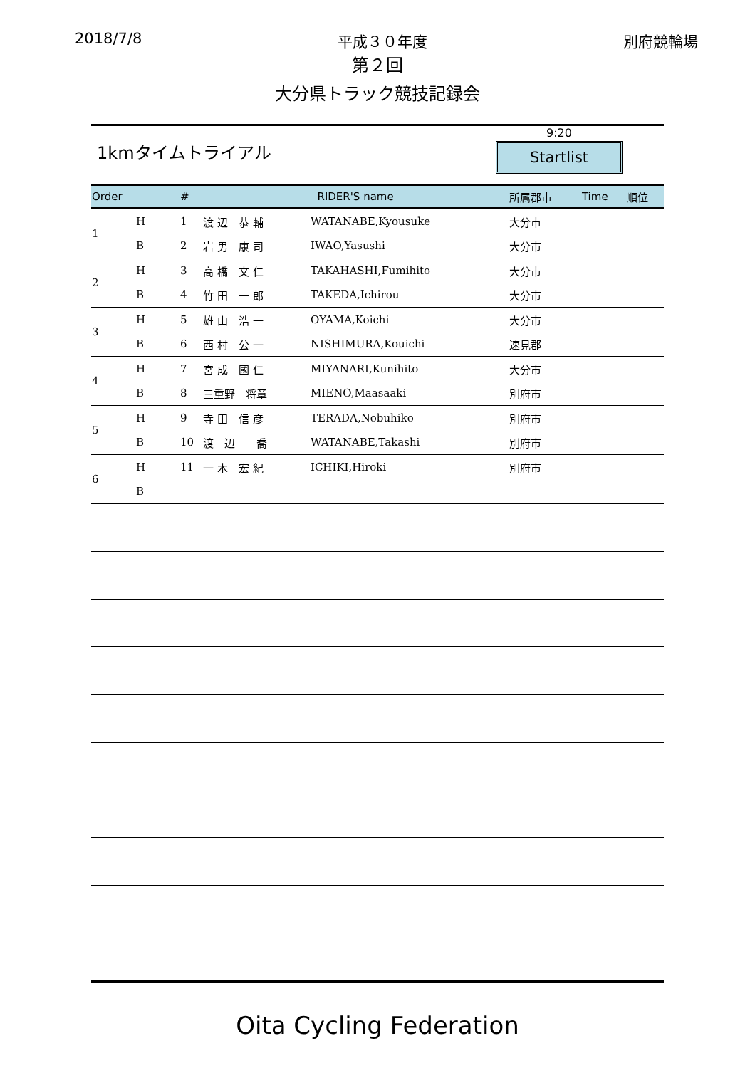2018/7/8 平成３０年度 別府競輪場
第２回
大分県トラック競技記録会
1kmタイムトライアル
9:20
Startlist
| Order | | # | RIDER'S name | | 所属郡市 | Time | 順位 |
| --- | --- | --- | --- | --- | --- | --- | --- |
| 1 | H | 1 | 渡 辺 恭 輔 | WATANABE,Kyousuke | 大分市 | | |
| | B | 2 | 岩 男 康 司 | IWAO,Yasushi | 大分市 | | |
| 2 | H | 3 | 高 橋 文 仁 | TAKAHASHI,Fumihito | 大分市 | | |
| | B | 4 | 竹 田 一 郎 | TAKEDA,Ichirou | 大分市 | | |
| 3 | H | 5 | 雄 山 浩 一 | OYAMA,Koichi | 大分市 | | |
| | B | 6 | 西 村 公 一 | NISHIMURA,Kouichi | 速見郡 | | |
| 4 | H | 7 | 宮 成 國 仁 | MIYANARI,Kunihito | 大分市 | | |
| | B | 8 | 三重野 将章 | MIENO,Maasaaki | 別府市 | | |
| 5 | H | 9 | 寺 田 信 彦 | TERADA,Nobuhiko | 別府市 | | |
| | B | 10 | 渡 辺 喬 | WATANABE,Takashi | 別府市 | | |
| 6 | H | 11 | 一 木 宏 紀 | ICHIKI,Hiroki | 別府市 | | |
| | B | | | | | | |
Oita Cycling Federation